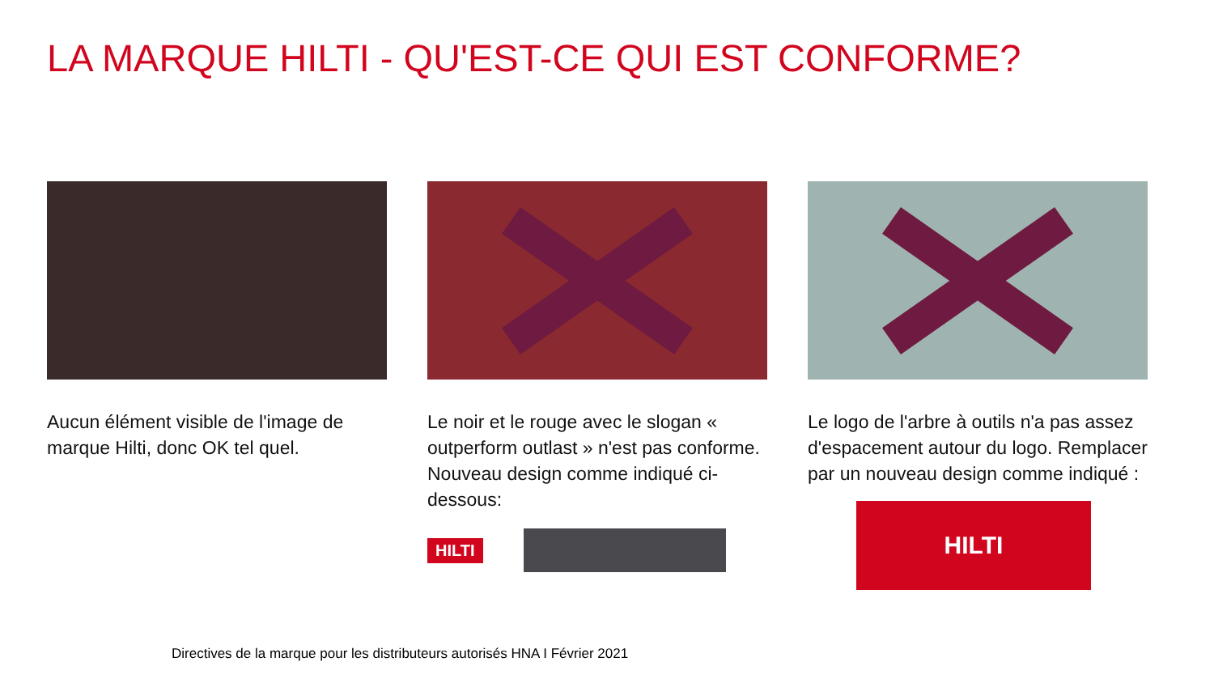LA MARQUE HILTI - QU'EST-CE QUI EST CONFORME?
Aucun élément visible de l'image de marque Hilti, donc OK tel quel.
Le noir et le rouge avec le slogan « outperform outlast » n'est pas conforme. Nouveau design comme indiqué ci-dessous:
HILTI
Le logo de l'arbre à outils n'a pas assez d'espacement autour du logo. Remplacer par un nouveau design comme indiqué :
HILTI
Directives de la marque pour les distributeurs autorisés HNA I Février 2021